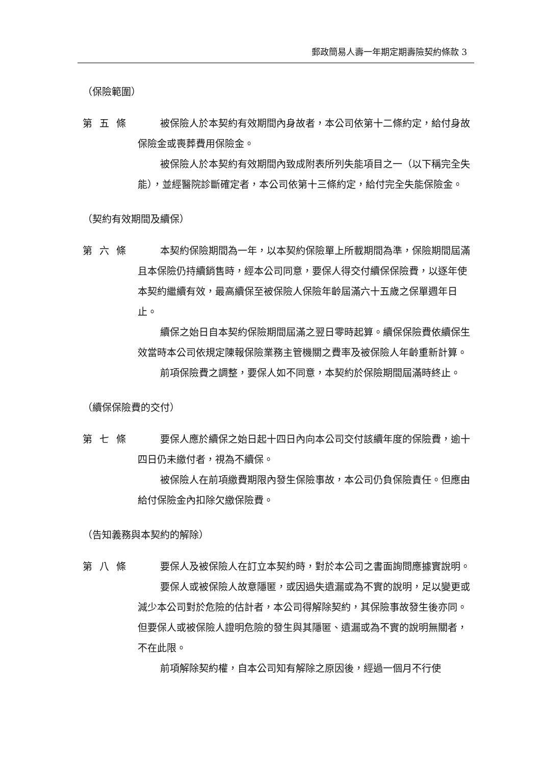郵政簡易人壽一年期定期壽險契約條款 3
（保險範圍）
第五條 被保險人於本契約有效期間內身故者，本公司依第十二條約定，給付身故保險金或喪葬費用保險金。
被保險人於本契約有效期間內致成附表所列失能項目之一（以下稱完全失能），並經醫院診斷確定者，本公司依第十三條約定，給付完全失能保險金。
（契約有效期間及續保）
第六條 本契約保險期間為一年，以本契約保險單上所載期間為準，保險期間屆滿且本保險仍持續銷售時，經本公司同意，要保人得交付續保保險費，以逐年使本契約繼續有效，最高續保至被保險人保險年齡屆滿六十五歲之保單週年日止。
續保之始日自本契約保險期間屆滿之翌日零時起算。續保保險費依續保生效當時本公司依規定陳報保險業務主管機關之費率及被保險人年齡重新計算。
前項保險費之調整，要保人如不同意，本契約於保險期間屆滿時終止。
（續保保險費的交付）
第七條 要保人應於續保之始日起十四日內向本公司交付該續年度的保險費，逾十四日仍未繳付者，視為不續保。
被保險人在前項繳費期限內發生保險事故，本公司仍負保險責任。但應由給付保險金內扣除欠繳保險費。
（告知義務與本契約的解除）
第八條 要保人及被保險人在訂立本契約時，對於本公司之書面詢問應據實說明。
要保人或被保險人故意隱匿，或因過失遺漏或為不實的說明，足以變更或減少本公司對於危險的估計者，本公司得解除契約，其保險事故發生後亦同。但要保人或被保險人證明危險的發生與其隱匿、遺漏或為不實的說明無關者，不在此限。
前項解除契約權，自本公司知有解除之原因後，經過一個月不行使